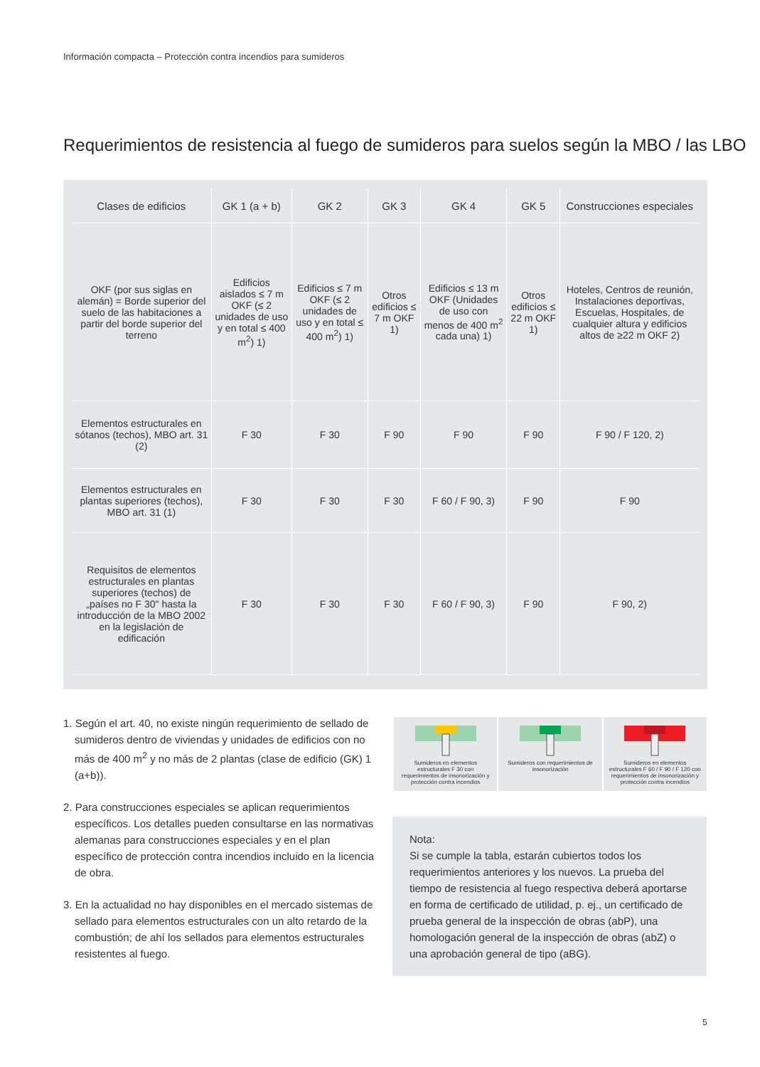Información compacta – Protección contra incendios para sumideros
Requerimientos de resistencia al fuego de sumideros para suelos según la MBO / las LBO
| Clases de edificios | GK 1 (a + b) | GK 2 | GK 3 | GK 4 | GK 5 | Construcciones especiales |
| --- | --- | --- | --- | --- | --- | --- |
| OKF (por sus siglas en alemán) = Borde superior del suelo de las habitaciones a partir del borde superior del terreno | Edificios aislados ≤ 7 m OKF (≤ 2 unidades de uso y en total ≤ 400 m<sup>2</sup>) 1) | Edificios ≤ 7 m OKF (≤ 2 unidades de uso y en total ≤ 400 m<sup>2</sup>) 1) | Otros edificios ≤ 7 m OKF 1) | Edificios ≤ 13 m OKF (Unidades de uso con menos de 400 m<sup>2</sup> cada una) 1) | Otros edificios ≤ 22 m OKF 1) | Hoteles, Centros de reunión, Instalaciones deportivas, Escuelas, Hospitales, de cualquier altura y edificios altos de ≥22 m OKF 2) |
| Elementos estructurales en sótanos (techos), MBO art. 31 (2) | F 30 | F 30 | F 90 | F 90 | F 90 | F 90 / F 120, 2) |
| Elementos estructurales en plantas superiores (techos), MBO art. 31 (1) | F 30 | F 30 | F 30 | F 60 / F 90, 3) | F 90 | F 90 |
| Requisitos de elementos estructurales en plantas superiores (techos) de „países no F 30" hasta la introducción de la MBO 2002 en la legislación de edificación | F 30 | F 30 | F 30 | F 60 / F 90, 3) | F 90 | F 90, 2) |
1. Según el art. 40, no existe ningún requerimiento de sellado de sumideros dentro de viviendas y unidades de edificios con no más de 400 m<sup>2</sup> y no más de 2 plantas (clase de edificio (GK) 1 (a+b)).
2. Para construcciones especiales se aplican requerimientos específicos. Los detalles pueden consultarse en las normativas alemanas para construcciones especiales y en el plan específico de protección contra incendios incluido en la licencia de obra.
3. En la actualidad no hay disponibles en el mercado sistemas de sellado para elementos estructurales con un alto retardo de la combustión; de ahí los sellados para elementos estructurales resistentes al fuego.
Sumideros en elementos estructurales F 30 con requerimientos de insonorización y protección contra incendios
Sumideros con requerimientos de insonorización
Sumideros en elementos estructurales F 60 / F 90 / F 120 con requerimientos de insonorización y protección contra incendios
Nota:
Si se cumple la tabla, estarán cubiertos todos los requerimientos anteriores y los nuevos. La prueba del tiempo de resistencia al fuego respectiva deberá aportarse en forma de certificado de utilidad, p. ej., un certificado de prueba general de la inspección de obras (abP), una homologación general de la inspección de obras (abZ) o una aprobación general de tipo (aBG).
5